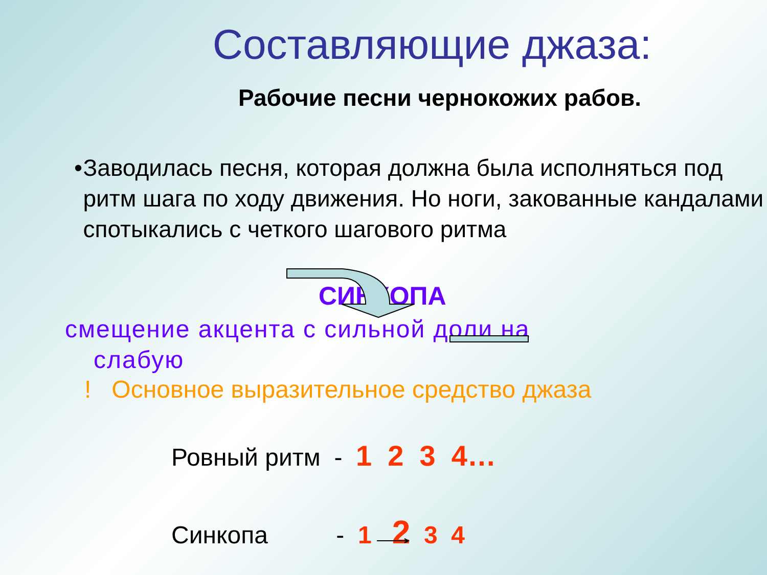Составляющие джаза:
Рабочие песни чернокожих рабов.
• Заводилась песня, которая должна была исполняться под ритм шага по ходу движения. Но ноги, закованные кандалами спотыкались с четкого шагового ритма
СИНКОПА
смещение акцента с сильной доли на
слабую
! Основное выразительное средство джаза
Ровный ритм - 1 2 3 4…
Синкопа - 1 2 3 4